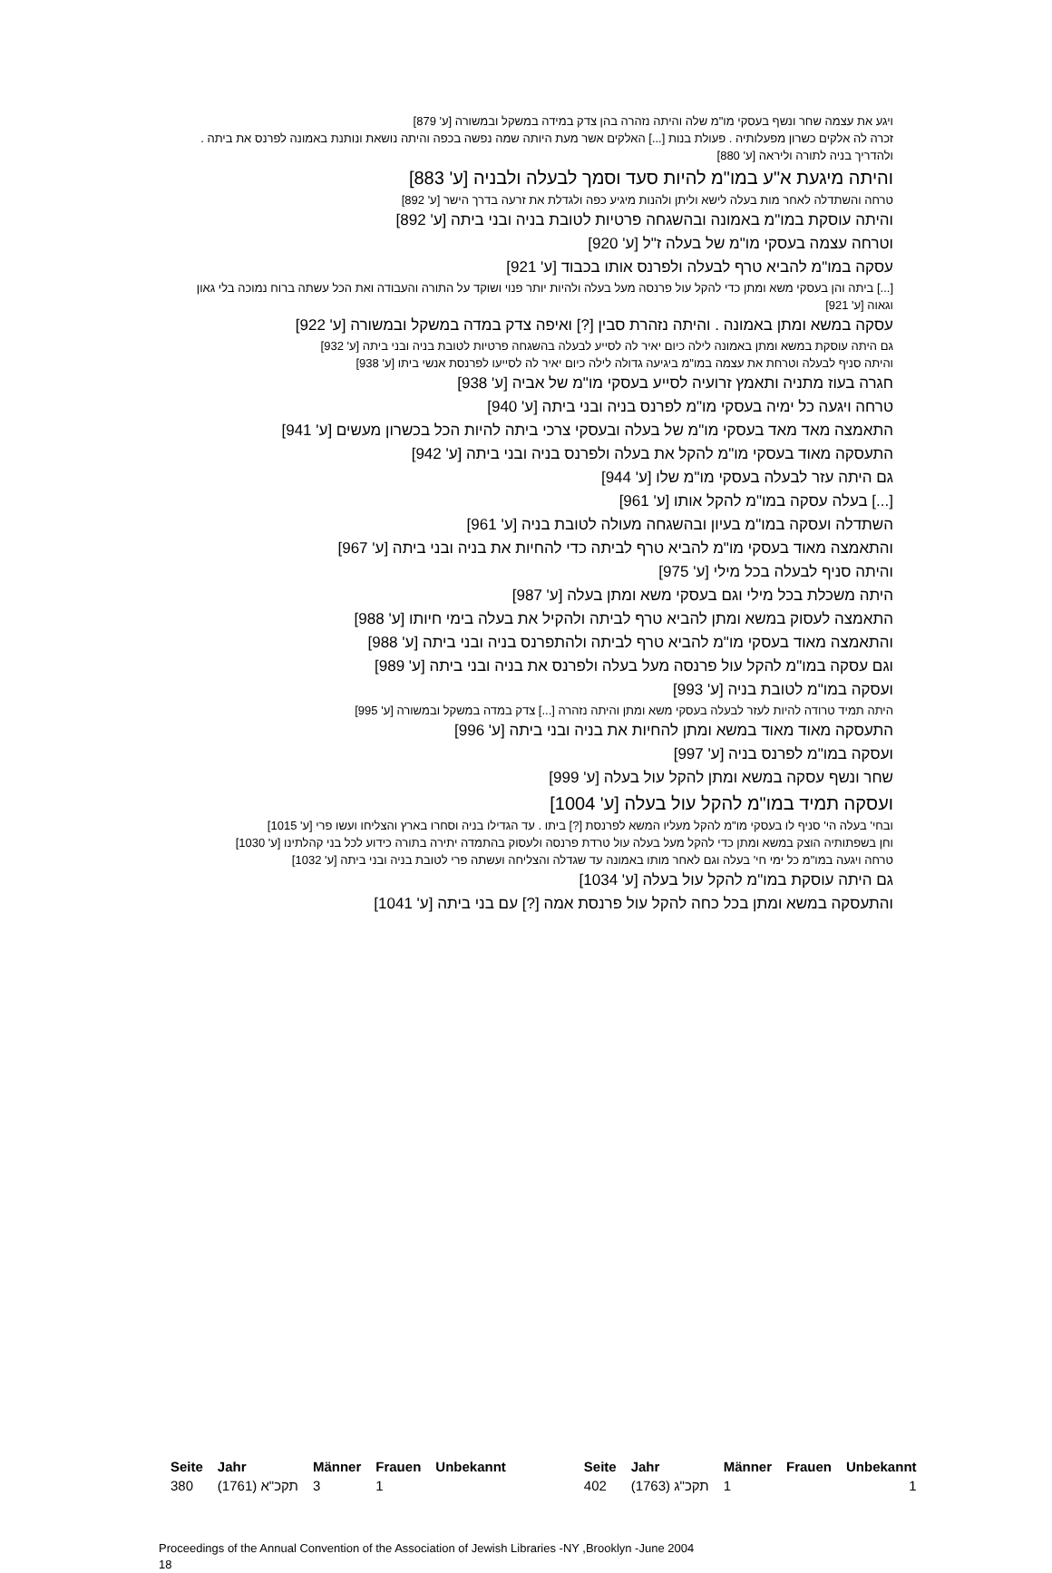ויגע את עצמה שחר ונשף בעסקי מו"מ שלה והיתה נזהרה בהן צדק במידה במשקל ובמשורה [ע' 879]
זכרה לה אלקים כשרון מפעלותיה . פעולת בנות [...] האלקים אשר מעת היותה שמה נפשה בכפה והיתה נושאת ונותנת באמונה לפרנס את ביתה . ולהדריך בניה לתורה וליראה [ע' 880]
והיתה מיגעת א"ע במו"מ להיות סעד וסמך לבעלה ולבניה [ע' 883]
טרחה והשתדלה לאחר מות בעלה לישא וליתן ולהנות מיגיע כפה ולגדלת את זרעה בדרך הישר [ע' 892]
והיתה עוסקת במו"מ באמונה ובהשגחה פרטיות לטובת בניה ובני ביתה [ע' 892]
וטרחה עצמה בעסקי מו"מ של בעלה ז"ל [ע' 920]
עסקה במו"מ להביא טרף לבעלה ולפרנס אותו בכבוד [ע' 921]
[...] ביתה והן בעסקי משא ומתן כדי להקל עול פרנסה מעל בעלה ולהיות יותר פנוי ושוקד על התורה והעבודה ואת הכל עשתה ברוח נמוכה בלי גאון וגאוה [ע' 921]
עסקה במשא ומתן באמונה . והיתה נזהרת סבין [?] ואיפה צדק במדה במשקל ובמשורה [ע' 922]
גם היתה עוסקת במשא ומתן באמונה לילה כיום יאיר לה לסייע לבעלה בהשגחה פרטיות לטובת בניה ובני ביתה [ע' 932]
והיתה סניף לבעלה וטרחת את עצמה במו"מ ביגיעה גדולה לילה כיום יאיר לה לסייעו לפרנסת אנשי ביתו [ע' 938]
חגרה בעוז מתניה ותאמץ זרועיה לסייע בעסקי מו"מ של אביה [ע' 938]
טרחה ויגעה כל ימיה בעסקי מו"מ לפרנס בניה ובני ביתה [ע' 940]
התאמצה מאד מאד בעסקי מו"מ של בעלה ובעסקי צרכי ביתה להיות הכל בכשרון מעשים [ע' 941]
התעסקה מאוד בעסקי מו"מ להקל את בעלה ולפרנס בניה ובני ביתה [ע' 942]
גם היתה עזר לבעלה בעסקי מו"מ שלו [ע' 944]
[...] בעלה עסקה במו"מ להקל אותו [ע' 961]
השתדלה ועסקה במו"מ בעיון ובהשגחה מעולה לטובת בניה [ע' 961]
והתאמצה מאוד בעסקי מו"מ להביא טרף לביתה כדי להחיות את בניה ובני ביתה [ע' 967]
והיתה סניף לבעלה בכל מילי [ע' 975]
היתה משכלת בכל מילי וגם בעסקי משא ומתן בעלה [ע' 987]
התאמצה לעסוק במשא ומתן להביא טרף לביתה ולהקיל את בעלה בימי חיותו [ע' 988]
והתאמצה מאוד בעסקי מו"מ להביא טרף לביתה ולהתפרנס בניה ובני ביתה [ע' 988]
וגם עסקה במו"מ להקל עול פרנסה מעל בעלה ולפרנס את בניה ובני ביתה [ע' 989]
ועסקה במו"מ לטובת בניה [ע' 993]
היתה תמיד טרודה להיות לעזר לבעלה בעסקי משא ומתן והיתה נזהרה [...] צדק במדה במשקל ובמשורה [ע' 995]
התעסקה מאוד מאוד במשא ומתן להחיות את בניה ובני ביתה [ע' 996]
ועסקה במו"מ לפרנס בניה [ע' 997]
שחר ונשף עסקה במשא ומתן להקל עול בעלה [ע' 999]
ועסקה תמיד במו"מ להקל עול בעלה [ע' 1004]
ובחי' בעלה הי' סניף לו בעסקי מו"מ להקל מעליו המשא לפרנסת [?] ביתו . עד הגדילו בניה וסחרו בארץ והצליחו ועשו פרי [ע' 1015]
וחן בשפתותיה הוצק במשא ומתן כדי להקל מעל בעלה עול טרדת פרנסה ולעסוק בהתמדה יתירה בתורה כידוע לכל בני קהלתינו [ע' 1030]
טרחה ויגעה במו"מ כל ימי חי' בעלה וגם לאחר מותו באמונה עד שגדלה והצליחה ועשתה פרי לטובת בניה ובני ביתה [ע' 1032]
גם היתה עוסקת במו"מ להקל עול בעלה [ע' 1034]
והתעסקה במשא ומתן בכל כחה להקל עול פרנסת אמה [?] עם בני ביתה [ע' 1041]
| Seite | Jahr | Männer | Frauen | Unbekannt |
| --- | --- | --- | --- | --- |
| 380 | תקכ"א (1761) | 3 | 1 | |
| Seite | Jahr | Männer | Frauen | Unbekannt |
| --- | --- | --- | --- | --- |
| 402 | תקכ"ג (1763) | 1 | | 1 |
Proceedings of the Annual Convention of the Association of Jewish Libraries -NY ,Brooklyn -June 2004
18